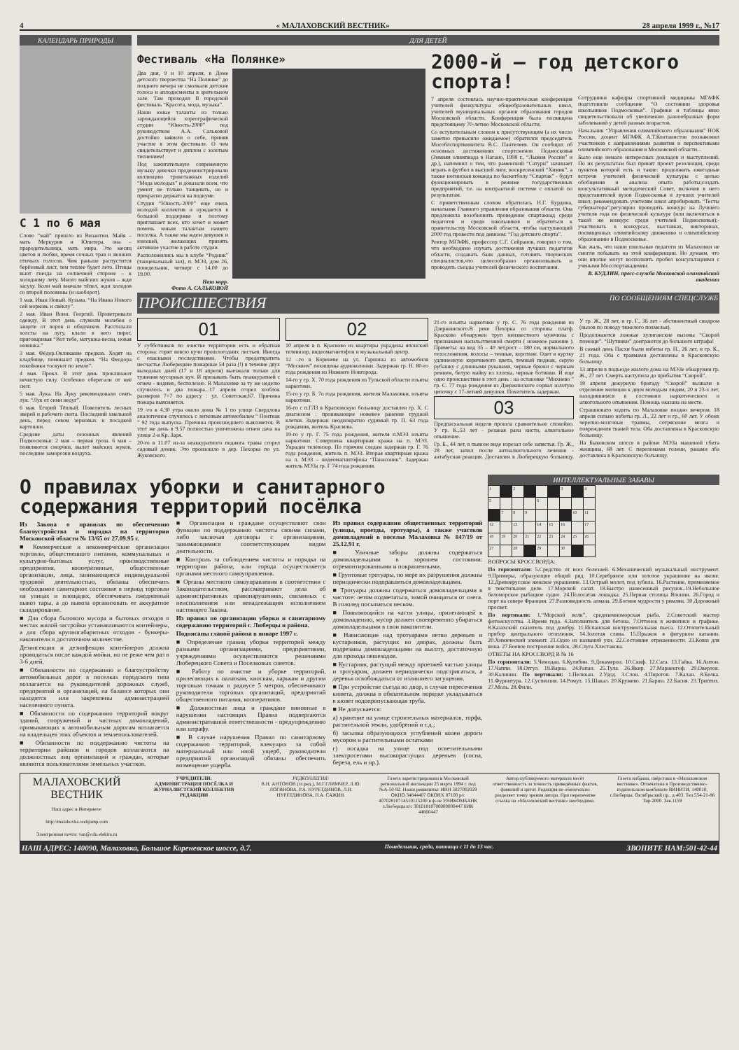4 « МАЛАХОВСКИЙ ВЕСТНИК» 28 апреля 1999 г., №17
КАЛЕНДАРЬ ПРИРОДЫ
С 1 по 6 мая
Слово “май” пришло из Византии. Майя – мать Меркурия и Юпитера, она – прародительница, мать мира. Это месяц цветов и любви, время сочных трав и звонких птичьих голосов. Чем раньше распустится берёзовый лист, тем теплее будет лето. Птицы вьют гнезда на солнечной стороне – к холодному лету. Много майских жуков – жди засуху. Коли май вначале тёпел, жди холодов со второй половины (и наоборот).
1 мая. Иван Новый. Кузьма. “На Ивана Нового сей морковь и свёклу”.
2 мая. Иван Воин. Георгий. Проветривали одежду. В этот день служили молебен о защите от воров и обидчиков. Расстилали холсты на лугу, клали в него пирог, приговаривая “Вот тебе, матушка-весна, новая новинка.”
3 мая. Фёдор.Окликание предков. Ходят на кладбище, поминают предков. “На Феодора покойники тоскуют по земле”.
4 мая. Прокл. В этот день проклинают нечистую силу. Особенно оберегали от неё скот.
5 мая. Лука. На Луку рекомендовали сеять лук. “Лук от семи недуг”.
6 мая. Егорий Тёплый. Повелитель лесных зверей и рабочего скота. Последний хмельной день, перед севом зерновых и посадкой картошки.
Средние даты сезонных явлений Подмосковья: 2 мая – первая гроза. 6 мая – появляются сморчки, вылет майских жуков, последние заморозки воздуха.
ДЛЯ ДЕТЕЙ
Фестиваль «На Полянке»
Два дня, 9 и 10 апреля, в Доме детского творчества “На Полянке” до позднего вечера не смолкали детские голоса и аплодисменты в зрительном зале. Там проходил II городской фестиваль “Красота, мода, музыка”.
Наши юные таланты из только зарождающейся хореографической студии “Юность-2000” под руководством А.А. Сальковой достойно заявили о себе, приняв участие в этом фестивале. О чем свидетельствует и диплом с золотым тиснением!
Под зажигательную современную музыку девочки продемонстрировали коллекцию трикотажных изделий “Мода молодых” и доказали всем, что умеют не только танцевать, но и прекрасно держатся на подиуме.
Студия “Юность-2000” еще очень молодой коллектив и нуждается в большой поддержке и поэтому приглашает всех, кто хочет и может помочь юным талантам нашего поселка. А также мы ждем девушек и юношей, желающих принять активное участие в работе студии.
Расположились мы в клубе “Родник” (танцевальный зал), п. МЭЗ, дом 26, понедельник, четверг с 14.00 до 19.00.
Наш корр.
Фото А. САЛЬКОВОЙ
2000-й – год детского спорта!
7 апреля состоялась научно-практическая конференция учителей физкультуры общеобразовательных школ, учителей муниципальных органов образования городов Московской области. Конференция была посвящена предстоящему 70-летию Московской области.
Со вступительным словом к присутствующим (а их число заметно превысило ожидаемое) обратился председатель Мособлспорткомитета В.С. Пантелеев. Он сообщил об основных достижениях спортсменов Подмосковья (Зимняя олимпиада в Нагано, 1998 г., “Лыжня России” и др.), напомнил о том, что раменский “Сатурн” начинает играть в футбол в высшей лиге, воскресенский “Химик”, а также ногинская команда по баскетболу “Спартак” - будут функционировать в режиме государственных предприятий, т.е. на контрактной системе с оплатой по результатам.
С приветственным словом обратилась Н.Г. Бурдина, начальник Главного управления образования области. Она предложила возобновить проведение спартакиад среди педагогов и среди школьников и обратиться к правительству Московской области, чтобы наступающий 2000 год провести под девизом: “Год детского спорта”.
Ректор МГАФК, профессор С.Г. Сейранов, говорил о том, что необходимо изучать достижения лучших педагогов области, создавать банк данных, готовить творческих специалистов,что целесообразно организовывать и проводить съезды учителей физического воспитания.
Сотрудники кафедры спортивной медицины МГАФК подготовили сообщение “О состоянии здоровья школьников Подмосковья”. Графики и таблицы явно свидетельствовали об увеличении разнообразных форм заболеваний у детей разных возрастов.
Начальник “Управления олимпийского образования” НОК России, доцент МГАФК А.Т.Контанистов познакомил участников с направлениями развития и перспективами олимпийского образования в Московской области...
Было еще немало интересных докладов и выступлений. По их результатам был принят проект резолюции, среди пунктов которой есть и такие: продолжить ежегодные встречи учителей физической культуры с целью обобщения и анализа опыта работы;создать консультативный методический Совет, включив в него представителей вузов Подмосковья и лучших учителей школ; рекомендовать учителям школ апробировать “Тесты губернатора”;регулярно проводить конкурс на Лучшего учителя года по физической культуре (или включиться в такой же конкурс среди учителей Подмосковья);-участвовать в конкурсах, выставках, викторинах, посвященных олимпийскому движению и олимпийскому образованию в Подмосковье.
Как жаль, что наши школьные педагоги из Малаховки не смогли побывать на этой конференции. Но думаем, что они вполне могут восполнить пробел консультациями с учеными Мосспортакадемии.
В. КУДЛИН, пресс-служба Московской олимпийской академии
ПРОИСШЕСТВИЯ ПО СООБЩЕНИЯМ СПЕЦСЛУЖБ
01
У субботников по очистке территории есть и обратная сторона: горят вовсю кучи прошлогодних листьев. Иногда с опасными последствиями. Чтобы предотвратить несчастье Люберецкие пожарные 54 раза (!) в течение двух выходных дней (17 и 18 апреля) выезжали только для тушения мусорных куч. И призывать быть поаккуратней с огнем - видимо, бесполезно. В Малаховке за ту же неделю случилось и два пожара...17 апреля сгорел хозблок размером 7+7 по адресу : ул. Советская,67. Причина пожара выясняется.
19 -го в 4.30 утра около дома № 1 по улице Свердлова аналогичное случилось с легковым автомобилем “ Понтиак ” 92 года выпуска. Причина происшедшего выясняется. В этот же день в 9.57 полностью уничтожена огнем дача на улице 2-я Кр. Заря.
20-го в 11.07 из-за неаккуратного поджога травы сгорел садовый домик. Это произошло в дер. Пехорка по ул. Жуковского.
02
10 апреля в п. Красково из квартиры украдены японский телевизор, видеомагнитофон и музыкальный центр.
12 –го в Кореневе на ул. Гаршина из автомобиля “Москвич” похищены аудиоколонки. Задержан гр. Н. 80-го года рождения из Нижнего Новгорода.
14-го у гр. Х. 70 года рождения из Тульской области изъяты наркотики.
15-го у гр. Б. 7о года рождения, жителя Малаховки, изъяты наркотики.
16-го с п.ГЛЗ в Красковскую больницу доставлен гр. Х. С диагнозом : проникающее ножевое ранение грудной клетки. Задержан неоднократно судимый гр. П. 63 года рождения, житель Краскова.
19-го у гр. Г. 75 года рождения, жителя п.МЭЗ изъяты наркотики. Совершена квартирная кража на п. МЭЗ. Украден телевизор. По горячим следам задержан гр. Г. 76 года рождения, житель п. МЭЗ. Вторая квартирная кража на л. МЭЗ – видеомагнитофона “Панасоник”. Задержан житель МЭЗа гр. Г 74 года рождения.
21-го изъяты наркотики у гр. С. 76 года рождения из Дзержинского.В реке Пехорка со стороны платф. Красково обнаружен труп неизвестного мужчины с признаками насильственной смерти ( ножевое ранение ). Приметы: на вид 35 – 40 лет,рост – 180 см, нормального телосложения, волосы – темные, короткие. Одет в куртку удлиненную коричневого цвета, темный пиджак, серую рубашку с длинными рукавами, черные брюки с черным ремнем, белую майку из хлопка, черные ботинки. И еще одно происшествие в этот день : на остановке “Михнево ” гр. С. 77 года рождения из Дзержинского сорвал золотую цепочку с 17-летней девушки. Похититель задержан.
03
Предпасхальная неделя прошла сравнительно спокойно. У гр. К.,53 лет - резаная рана кисти, алкогольное опьянение.
Гр. Б., 44 лет, в пьяном виде изрезал себе запястья. Гр. Ж., 28 лет, запил после антиалкогольного лечения - антабусная реакция. Доставлен в Люберецкую больницу. У гр. Ж., 28 лет, и гр. Г., 36 лет - абстинентный синдром (вызов по поводу тяжелого похмелья).
Продолжаются ложные хулиганские вызовы “Скорой помощи”. “Шутники” доиграются до большого штрафа!
В самый день Пасхи были избиты гр. П., 26 лет, и гр. К., 21 года. Оба с травмами доставлены в Красковскую больницу.
13 апреля в подъезде жилого дома на МЭЗе обнаружен гр. Ж., 27 лет. Смерть наступила до прибытия “Скорой”.
18 апреля дежурную бригаду “Скорой” вызвали в отделение милиции к двум молодым людям, 20 и 23-х лет, находившимся в состоянии наркотического и алкогольного опьянения. Помощь оказана на месте.
Страшновато ходить по Малаховке поздно вечером. 18 апреля сильно избиты гр. Л., 22 лет и гр., 60 лет. У обоих черепно-мозговые травмы, сотрясение мозга и повреждения тканей тела. Оба доставлены в Красковскую больницу.
На Быковском шоссе в районе МЭЗа машиной сбита женщина, 68 лет. С переломами голени, ранами лба доставлена в Красковскую больницу.
О правилах уборки и санитарного содержания территорий посёлка
Из Закона о правилах по обеспечению благоустройства и порядка на территории Московской области № 13/65 от 27.09.95 г.
■ Коммерческие и некоммерческие организации торговли, общественного питания, коммунальных и культурно-бытовых услуг, производственные предприятия, кооперативные, общественные организации, лица, занимающиеся индивидуальной трудовой деятельностью, обязаны обеспечить необходимое санитарное состояние в период торговли на улицах и площадях, обеспечивать ежедневный вывоз тары, а до вывоза организовать ее аккуратное складирование.
■ Для сбора бытового мусора и бытовых отходов в местах жилой застройки устанавливаются контейнеры, а для сбора крупногабаритных отходов - бункеры-накопители в достаточном количестве.
Дезинсекция и дезинфекция контейнеров должна проводиться после каждой мойки, но не реже чем раз в 3-6 дней.
■ Обязанности по содержанию и благоустройству автомобильных дорог в поселках городского типа возлагается на руководителей дорожных служб, предприятий и организаций, на балансе которых они находятся или закреплены администрацией населенного пункта.
■ Обязанности по содержанию территорий вокруг зданий, сооружений и частных домовладений, примыкающих к автомобильным дорогам возлагается на владельцев этих объектов и землепользователей.
■ Обязанности по поддержанию чистоты на территории районов и городов возлагаются на должностных лиц организаций и граждан, которые являются пользователями земельных участков.
■ Организации и граждане осуществляют свои функции по поддержанию чистоты своими силами, либо заключая договоры с организациями, занимающимися соответствующим видом деятельности.
■ Контроль за соблюдением чистоты и порядка на территории района, или города осуществляется органами местного самоуправления.
■ Органы местного самоуправления в соответствии с Законодательством, рассматривают дела об административных правонарушениях, связанных с неисполнением или ненадлежащим исполнением настоящего Закона.
Из правил по организации уборки и санитарному содержанию территорий г. Люберцы и района.
Подписаны главой района в январе 1997 г.
■ Определение границ уборки территорий между разными организациями, предприятиями, учреждениями осуществляются решениями Люберецкого Совета и Поселковых советов.
■ Работу по очистке и уборке территорий, прилегающих к палаткам, киоскам, ларькам и другим торговым точкам в радиусе 5 метров, обеспечивают руководители торговых организаций, предприятий общественного питания, кооперативов.
■ Должностные лица и граждане виновные в нарушении настоящих Правил подвергаются административной ответственности - предупреждению или штрафу.
■ В случае нарушения Правил по санитарному содержанию территорий, влекущих за собой материальный или иной ущерб, руководители предприятий организаций обязаны обеспечить возмещение ущерба.
Из правил содержания общественных территорий (улицы, проезды, тротуары), а также участков домовладений в поселке Малаховка № 847/19 от 25.12.91 г.
■ Уличные заборы должны содержаться домовладельцами в хорошем состоянии: отремонтированными и покрашенными.
■ Грунтовые тротуары, по мере их разрушения должны периодически подправляться домовладельцами.
■ Тротуары должны содержаться домовладельцами в чистоте: летом подметаться, зимой очищаться от снега. В гололед посыпаться песком.
■ Появляющийся на части улицы, прилегающей к домовладению, мусор должен своевременно убираться домовладельцами в свои накопители.
■ Нависающие над тротуарами ветви деревьев и кустарников, растущих во дворах, должны быть подрезаны домовладельцами на высоту, достаточную для прохода пешеходов.
■ Кустарник, растущий между проезжей частью улицы и тротуаром, должен периодически подстригаться, а деревья освобождаться от излишнего загущения.
■ При устройстве съезда во двор, в случае пересечения кювета, должна в обязательном порядке укладываться в кювет водопропускающая труба.
■ Не допускается:
а) хранение на улице строительных материалов, торфа, растительной земли, удобрений и т.д.;
б) засыпка образующихся углублений колеи дороги мусором и растительными остатками
г) посадка на улице под осветительными электросетями высокорастущих деревьев (сосна, береза, ель и пр.).
ИНТЕЛЛЕКТУАЛЬНЫЕ ЗАБАВЫ
| 1 | | 2 | | | | 3 | | 4 |
| 5 | | | | 6 | | | | |
| | 7 | 8 | 9 | | | | 10 | 11 |
| 12 | | 13 | | 14 | 15 | 16 | | 17 |
| 18 | 19 | 20 | 21 | 22 | 23 | 24 | 25 | 26 |
| 27 | | 28 | | 29 | | 30 | | |
ВОПРОСЫ КРОССВОРДА:
По горизонтали: 5.Средство от всех болезней. 6.Механический музыкальный инструмент. 9.Примеры, образующие общий ряд. 10.Серебряное или золотое украшение на иконе. 12.Древнерусское женское украшение. 13.Острый молот, под зубила. 16.Растение, применяемое в текстильном деле. 17.Морской салат. 18.Быстро нанесенный рисунок..19.Небольшое беломорское рыбацкое судно. 24.Полосатая лошадка. 25.Первая столица Японии. 26.Город и порт на севере Франции. 27.Разновидность алмаза. 29.Богиня мудрости у римлян. 30.Дорожный просвет.
По вертикали: 1.“Морской волк”, средиземноморская рыба. 2.Советский мастер фотоискусства. 3.Время года. 4.Заполнитель для бетона. 7.Оттенок в живописи и графике. 8.Казахский сказитель под домбру. 11.Испанская инструментальная пьеса. 12.Отопительный прибор центрального отопления. 14.Золотая слива. 15.Прыжок в фигурном катании. 20.Химический элемент. 21.Одно из названий ухи. 22.Состояние отрешенности. 23.Ковш для вина. 27.Боевое построение войск. 28.Слуга Хлестакова.
ОТВЕТЫ НА КРОССВОРД В № 16
По горизонтали: 5.Чемодан. 6.Кулибин. 9.Декамерон. 10.Скиф. 12.Сага. 13.Гайка. 16.Антон. 17.Чаппи. 18.Отгул. 19.Варна. 24.Рапан. 25.Тула. 26.Якир. 27.Мариенгоф. 29.Оверлок. 30.Калинин. По вертикали: 1.Пеликан. 2.Удод. 3.Слон. 4.Пирогов. 7.Калан. 8.Белка. 11.Фурнитура. 12.Суспензия. 14.Ромул. 15.Шакал. 20.Кружево. 21.Барин. 22.Басня. 23.Триптих. 27.Моль. 28.Фили.
МАЛАХОВСКИЙ ВЕСТНИК
Наш адрес в Интернете: http://malahovka.webjump.com
Электронная почта: van@cdu.elektra.ru
УЧРЕДИТЕЛИ:
АДМИНИСТРАЦИЯ ПОСЁЛКА И ЖУРНАЛИСТСКИЙ КОЛЛЕКТИВ РЕДАКЦИИ
РЕДКОЛЛЕГИЯ:
В.Н. АНТОНОВ (гл.ред.), М.Г.ГЛИМЧЕР, Л.Ю. ЛОГИНОВА, Р.А. НУРЕТДИНОВ, Л.В. НУРЕТДИНОВА, П.А. САЖИН.
Газета зарегистрирована в Московской региональной инспекции 25 марта 1994 г. под №А-50-92. Наши реквизиты: ИНН 5027002029 ОКПО 34844407 ОКОНХ 87100 р/с 40702810714510115200 в ф-ле УНИКОМБАНК г.Люберцы к/с 30101810700000000447 БИК 44660447
Автор публикуемого материала несёт ответственность за точность приведённых фактов, фамилий и цитат. Редакция не обязательно разделяет точку зрения автора. При перепечатке ссылка на «Малаховский вестник» необходима.
Газета набрана, свёрстана в «Малаховском вестнике». Отпечатана в Производственно-издательском комбинате ВИНИТИ, 140010, г.Люберцы, Октябрьский пр., д.403. Тел.554-21-86
Тир.2000. Зак.1159
НАШ АДРЕС: 140090, Малаховка, Большое Кореневское шоссе, д.7. Понедельник, среда, пятница с 11 до 13 час. ЗВОНИТЕ НАМ:501-42-44